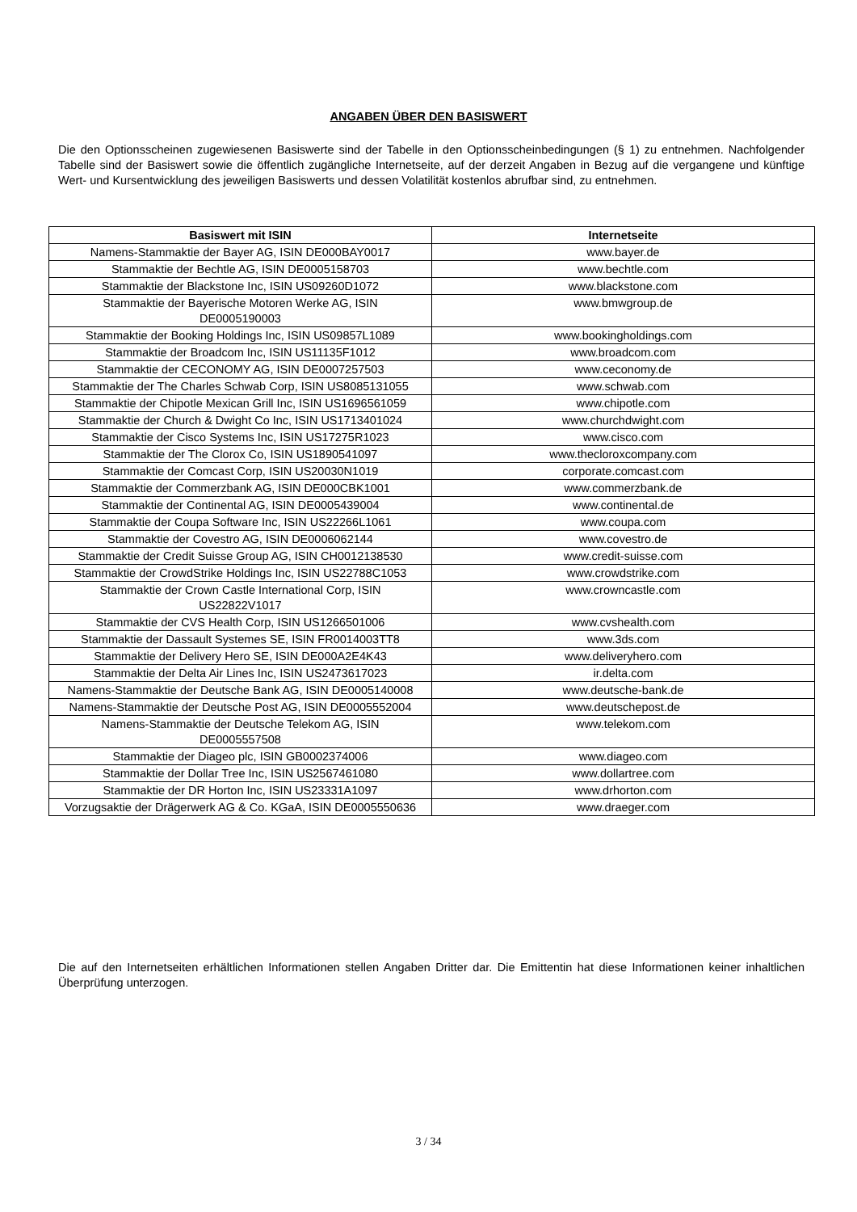ANGABEN ÜBER DEN BASISWERT
Die den Optionsscheinen zugewiesenen Basiswerte sind der Tabelle in den Optionsscheinbedingungen (§ 1) zu entnehmen. Nachfolgender Tabelle sind der Basiswert sowie die öffentlich zugängliche Internetseite, auf der derzeit Angaben in Bezug auf die vergangene und künftige Wert- und Kursentwicklung des jeweiligen Basiswerts und dessen Volatilität kostenlos abrufbar sind, zu entnehmen.
| Basiswert mit ISIN | Internetseite |
| --- | --- |
| Namens-Stammaktie der Bayer AG, ISIN DE000BAY0017 | www.bayer.de |
| Stammaktie der Bechtle AG, ISIN DE0005158703 | www.bechtle.com |
| Stammaktie der Blackstone Inc, ISIN US09260D1072 | www.blackstone.com |
| Stammaktie der Bayerische Motoren Werke AG, ISIN DE0005190003 | www.bmwgroup.de |
| Stammaktie der Booking Holdings Inc, ISIN US09857L1089 | www.bookingholdings.com |
| Stammaktie der Broadcom Inc, ISIN US11135F1012 | www.broadcom.com |
| Stammaktie der CECONOMY AG, ISIN DE0007257503 | www.ceconomy.de |
| Stammaktie der The Charles Schwab Corp, ISIN US8085131055 | www.schwab.com |
| Stammaktie der Chipotle Mexican Grill Inc, ISIN US1696561059 | www.chipotle.com |
| Stammaktie der Church & Dwight Co Inc, ISIN US1713401024 | www.churchdwight.com |
| Stammaktie der Cisco Systems Inc, ISIN US17275R1023 | www.cisco.com |
| Stammaktie der The Clorox Co, ISIN US1890541097 | www.thecloroxcompany.com |
| Stammaktie der Comcast Corp, ISIN US20030N1019 | corporate.comcast.com |
| Stammaktie der Commerzbank AG, ISIN DE000CBK1001 | www.commerzbank.de |
| Stammaktie der Continental AG, ISIN DE0005439004 | www.continental.de |
| Stammaktie der Coupa Software Inc, ISIN US22266L1061 | www.coupa.com |
| Stammaktie der Covestro AG, ISIN DE0006062144 | www.covestro.de |
| Stammaktie der Credit Suisse Group AG, ISIN CH0012138530 | www.credit-suisse.com |
| Stammaktie der CrowdStrike Holdings Inc, ISIN US22788C1053 | www.crowdstrike.com |
| Stammaktie der Crown Castle International Corp, ISIN US22822V1017 | www.crowncastle.com |
| Stammaktie der CVS Health Corp, ISIN US1266501006 | www.cvshealth.com |
| Stammaktie der Dassault Systemes SE, ISIN FR0014003TT8 | www.3ds.com |
| Stammaktie der Delivery Hero SE, ISIN DE000A2E4K43 | www.deliveryhero.com |
| Stammaktie der Delta Air Lines Inc, ISIN US2473617023 | ir.delta.com |
| Namens-Stammaktie der Deutsche Bank AG, ISIN DE0005140008 | www.deutsche-bank.de |
| Namens-Stammaktie der Deutsche Post AG, ISIN DE0005552004 | www.deutschepost.de |
| Namens-Stammaktie der Deutsche Telekom AG, ISIN DE0005557508 | www.telekom.com |
| Stammaktie der Diageo plc, ISIN GB0002374006 | www.diageo.com |
| Stammaktie der Dollar Tree Inc, ISIN US2567461080 | www.dollartree.com |
| Stammaktie der DR Horton Inc, ISIN US23331A1097 | www.drhorton.com |
| Vorzugsaktie der Drägerwerk AG & Co. KGaA, ISIN DE0005550636 | www.draeger.com |
Die auf den Internetseiten erhältlichen Informationen stellen Angaben Dritter dar. Die Emittentin hat diese Informationen keiner inhaltlichen Überprüfung unterzogen.
3 / 34